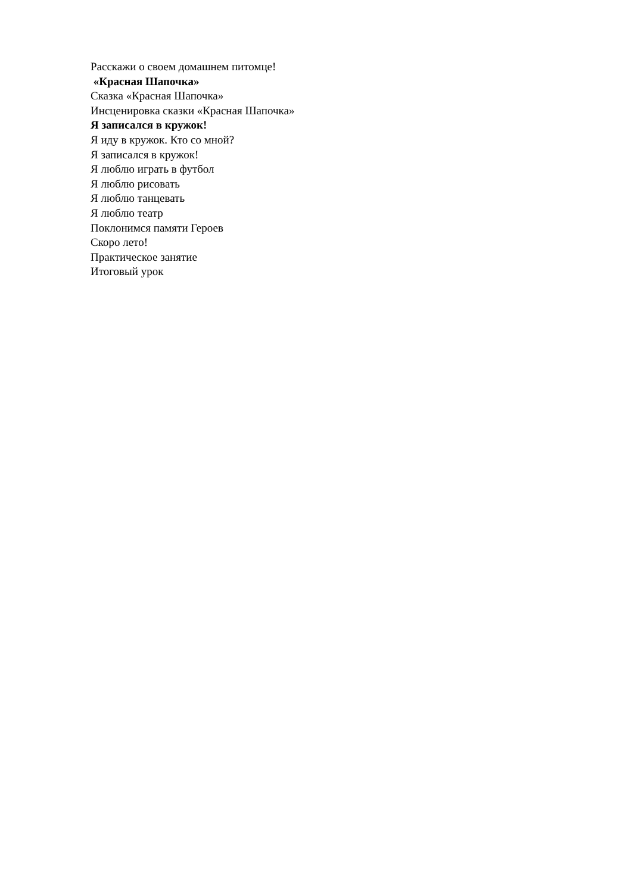Расскажи о своем домашнем питомце!
«Красная Шапочка»
Сказка «Красная Шапочка»
Инсценировка сказки «Красная Шапочка»
Я записался в кружок!
Я иду в кружок. Кто со мной?
Я записался в кружок!
Я люблю играть в футбол
Я люблю рисовать
Я люблю танцевать
Я люблю театр
Поклонимся памяти Героев
Скоро лето!
Практическое занятие
Итоговый урок